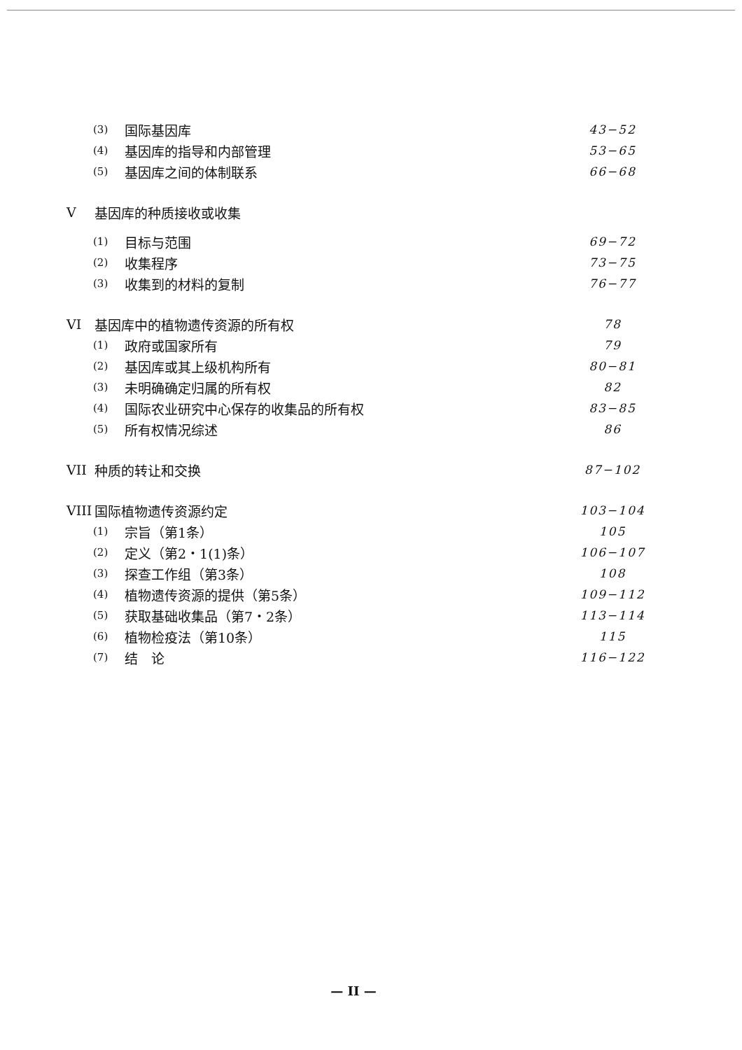(3) 国际基因库 43−52
(4) 基因库的指导和内部管理 53−65
(5) 基因库之间的体制联系 66−68
V基因库的种质接收或收集
(1) 目标与范围 69−72
(2) 收集程序 73−75
(3) 收集到的材料的复制 76−77
VI 基因库中的植物遗传资源的所有权 78
(1) 政府或国家所有 79
(2) 基因库或其上级机构所有 80−81
(3) 未明确确定归属的所有权 82
(4) 国际农业研究中心保存的收集品的所有权 83−85
(5) 所有权情况综述 86
VII 种质的转让和交换 87−102
VIII 国际植物遗传资源约定 103−104
(1) 宗旨（第1条） 105
(2) 定义（第2・1(1)条） 106−107
(3) 探查工作组（第3条） 108
(4) 植物遗传资源的提供（第5条） 109−112
(5) 获取基础收集品（第7・2条） 113−114
(6) 植物检疫法（第10条） 115
(7) 结　论 116−122
— II —